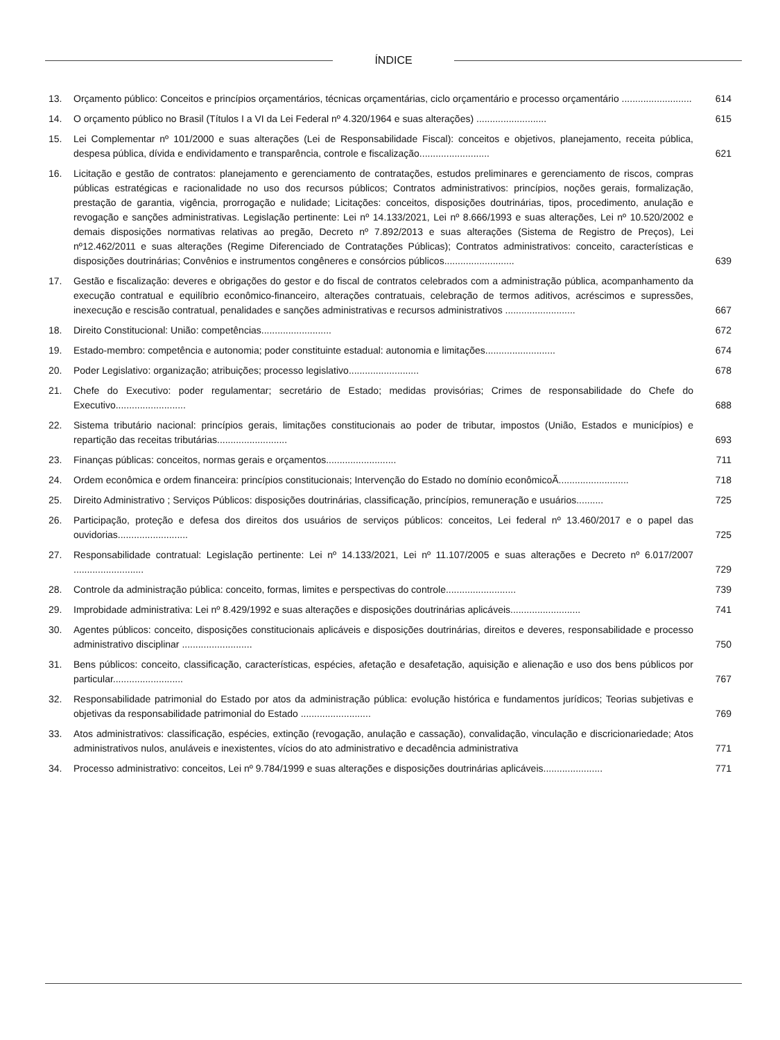ÍNDICE
13. Orçamento público: Conceitos e princípios orçamentários, técnicas orçamentárias, ciclo orçamentário e processo orçamentário ..........................
614
14. O orçamento público no Brasil (Títulos I a VI da Lei Federal nº 4.320/1964 e suas alterações) ..........................
615
15. Lei Complementar nº 101/2000 e suas alterações (Lei de Responsabilidade Fiscal): conceitos e objetivos, planejamento, receita pública, despesa pública, dívida e endividamento e transparência, controle e fiscalização..........................
621
16. Licitação e gestão de contratos: planejamento e gerenciamento de contratações, estudos preliminares e gerenciamento de riscos, compras públicas estratégicas e racionalidade no uso dos recursos públicos; Contratos administrativos: princípios, noções gerais, formalização, prestação de garantia, vigência, prorrogação e nulidade; Licitações: conceitos, disposições doutrinárias, tipos, procedimento, anulação e revogação e sanções administrativas. Legislação pertinente: Lei nº 14.133/2021, Lei nº 8.666/1993 e suas alterações, Lei nº 10.520/2002 e demais disposições normativas relativas ao pregão, Decreto nº 7.892/2013 e suas alterações (Sistema de Registro de Preços), Lei nº12.462/2011 e suas alterações (Regime Diferenciado de Contratações Públicas); Contratos administrativos: conceito, características e disposições doutrinárias; Convênios e instrumentos congêneres e consórcios públicos..........................
639
17. Gestão e fiscalização: deveres e obrigações do gestor e do fiscal de contratos celebrados com a administração pública, acompanhamento da execução contratual e equilíbrio econômico-financeiro, alterações contratuais, celebração de termos aditivos, acréscimos e supressões, inexecução e rescisão contratual, penalidades e sanções administrativas e recursos administrativos ..........................
667
18. Direito Constitucional: União: competências..........................
672
19. Estado-membro: competência e autonomia; poder constituinte estadual: autonomia e limitações..........................
674
20. Poder Legislativo: organização; atribuições; processo legislativo..........................
678
21. Chefe do Executivo: poder regulamentar; secretário de Estado; medidas provisórias; Crimes de responsabilidade do Chefe do Executivo..........................
688
22. Sistema tributário nacional: princípios gerais, limitações constitucionais ao poder de tributar, impostos (União, Estados e municípios) e repartição das receitas tributárias..........................
693
23. Finanças públicas: conceitos, normas gerais e orçamentos..........................
711
24. Ordem econômica e ordem financeira: princípios constitucionais; Intervenção do Estado no domínio econômicoÃ..........................
718
25. Direito Administrativo ; Serviços Públicos: disposições doutrinárias, classificação, princípios, remuneração e usuários..........
725
26. Participação, proteção e defesa dos direitos dos usuários de serviços públicos: conceitos, Lei federal nº 13.460/2017 e o papel das ouvidorias..........................
725
27. Responsabilidade contratual: Legislação pertinente: Lei nº 14.133/2021, Lei nº 11.107/2005 e suas alterações e Decreto nº 6.017/2007 ..........................
729
28. Controle da administração pública: conceito, formas, limites e perspectivas do controle..........................
739
29. Improbidade administrativa: Lei nº 8.429/1992 e suas alterações e disposições doutrinárias aplicáveis..........................
741
30. Agentes públicos: conceito, disposições constitucionais aplicáveis e disposições doutrinárias, direitos e deveres, responsabilidade e processo administrativo disciplinar ..........................
750
31. Bens públicos: conceito, classificação, características, espécies, afetação e desafetação, aquisição e alienação e uso dos bens públicos por particular..........................
767
32. Responsabilidade patrimonial do Estado por atos da administração pública: evolução histórica e fundamentos jurídicos; Teorias subjetivas e objetivas da responsabilidade patrimonial do Estado ..........................
769
33. Atos administrativos: classificação, espécies, extinção (revogação, anulação e cassação), convalidação, vinculação e discricionariedade; Atos administrativos nulos, anuláveis e inexistentes, vícios do ato administrativo e decadência administrativa
771
34. Processo administrativo: conceitos, Lei nº 9.784/1999 e suas alterações e disposições doutrinárias aplicáveis......................
771